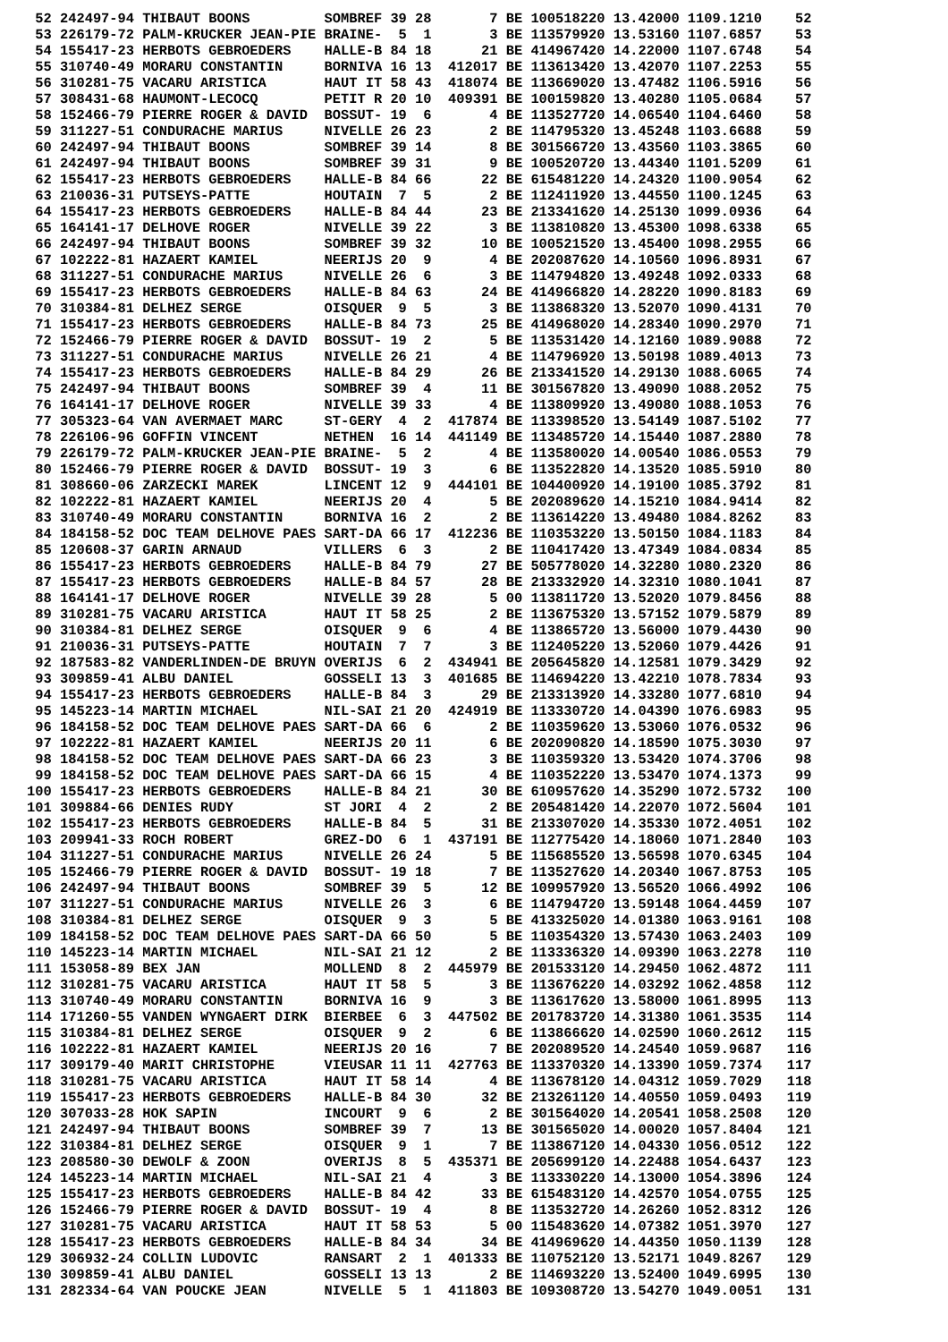52 242497-94 THIBAUT BOONS         SOMBREF 39 28       7 BE 100518220 13.42000 1109.1210    52
 53 226179-72 PALM-KRUCKER JEAN-PIE BRAINE-  5  1       3 BE 113579920 13.53160 1107.6857    53
 54 155417-23 HERBOTS GEBROEDERS    HALLE-B 84 18      21 BE 414967420 14.22000 1107.6748    54
 55 310740-49 MORARU CONSTANTIN     BORNIVA 16 13  412017 BE 113613420 13.42070 1107.2253    55
 56 310281-75 VACARU ARISTICA       HAUT IT 58 43  418074 BE 113669020 13.47482 1106.5916    56
 57 308431-68 HAUMONT-LECOCQ        PETIT R 20 10  409391 BE 100159820 13.40280 1105.0684    57
 58 152466-79 PIERRE ROGER & DAVID  BOSSUT- 19  6       4 BE 113527720 14.06540 1104.6460    58
 59 311227-51 CONDURACHE MARIUS     NIVELLE 26 23       2 BE 114795320 13.45248 1103.6688    59
 60 242497-94 THIBAUT BOONS         SOMBREF 39 14       8 BE 301566720 13.43560 1103.3865    60
 61 242497-94 THIBAUT BOONS         SOMBREF 39 31       9 BE 100520720 13.44340 1101.5209    61
 62 155417-23 HERBOTS GEBROEDERS    HALLE-B 84 66      22 BE 615481220 14.24320 1100.9054    62
 63 210036-31 PUTSEYS-PATTE         HOUTAIN  7  5       2 BE 112411920 13.44550 1100.1245    63
 64 155417-23 HERBOTS GEBROEDERS    HALLE-B 84 44      23 BE 213341620 14.25130 1099.0936    64
 65 164141-17 DELHOVE ROGER         NIVELLE 39 22       3 BE 113810820 13.45300 1098.6338    65
 66 242497-94 THIBAUT BOONS         SOMBREF 39 32      10 BE 100521520 13.45400 1098.2955    66
 67 102222-81 HAZAERT KAMIEL        NEERIJS 20  9       4 BE 202087620 14.10560 1096.8931    67
 68 311227-51 CONDURACHE MARIUS     NIVELLE 26  6       3 BE 114794820 13.49248 1092.0333    68
 69 155417-23 HERBOTS GEBROEDERS    HALLE-B 84 63      24 BE 414966820 14.28220 1090.8183    69
 70 310384-81 DELHEZ SERGE          OISQUER  9  5       3 BE 113868320 13.52070 1090.4131    70
 71 155417-23 HERBOTS GEBROEDERS    HALLE-B 84 73      25 BE 414968020 14.28340 1090.2970    71
 72 152466-79 PIERRE ROGER & DAVID  BOSSUT- 19  2       5 BE 113531420 14.12160 1089.9088    72
 73 311227-51 CONDURACHE MARIUS     NIVELLE 26 21       4 BE 114796920 13.50198 1089.4013    73
 74 155417-23 HERBOTS GEBROEDERS    HALLE-B 84 29      26 BE 213341520 14.29130 1088.6065    74
 75 242497-94 THIBAUT BOONS         SOMBREF 39  4      11 BE 301567820 13.49090 1088.2052    75
 76 164141-17 DELHOVE ROGER         NIVELLE 39 33       4 BE 113809920 13.49080 1088.1053    76
 77 305323-64 VAN AVERMAET MARC     ST-GERY  4  2  417874 BE 113398520 13.54149 1087.5102    77
 78 226106-96 GOFFIN VINCENT        NETHEN  16 14  441149 BE 113485720 14.15440 1087.2880    78
 79 226179-72 PALM-KRUCKER JEAN-PIE BRAINE-  5  2       4 BE 113580020 14.00540 1086.0553    79
 80 152466-79 PIERRE ROGER & DAVID  BOSSUT- 19  3       6 BE 113522820 14.13520 1085.5910    80
 81 308660-06 ZARZECKI MAREK        LINCENT 12  9  444101 BE 104400920 14.19100 1085.3792    81
 82 102222-81 HAZAERT KAMIEL        NEERIJS 20  4       5 BE 202089620 14.15210 1084.9414    82
 83 310740-49 MORARU CONSTANTIN     BORNIVA 16  2       2 BE 113614220 13.49480 1084.8262    83
 84 184158-52 DOC TEAM DELHOVE PAES SART-DA 66 17  412236 BE 110353220 13.50150 1084.1183    84
 85 120608-37 GARIN ARNAUD          VILLERS  6  3       2 BE 110417420 13.47349 1084.0834    85
 86 155417-23 HERBOTS GEBROEDERS    HALLE-B 84 79      27 BE 505778020 14.32280 1080.2320    86
 87 155417-23 HERBOTS GEBROEDERS    HALLE-B 84 57      28 BE 213332920 14.32310 1080.1041    87
 88 164141-17 DELHOVE ROGER         NIVELLE 39 28       5 00 113811720 13.52020 1079.8456    88
 89 310281-75 VACARU ARISTICA       HAUT IT 58 25       2 BE 113675320 13.57152 1079.5879    89
 90 310384-81 DELHEZ SERGE          OISQUER  9  6       4 BE 113865720 13.56000 1079.4430    90
 91 210036-31 PUTSEYS-PATTE         HOUTAIN  7  7       3 BE 112405220 13.52060 1079.4426    91
 92 187583-82 VANDERLINDEN-DE BRUYN OVERIJS  6  2  434941 BE 205645820 14.12581 1079.3429    92
 93 309859-41 ALBU DANIEL           GOSSELI 13  3  401685 BE 114694220 13.42210 1078.7834    93
 94 155417-23 HERBOTS GEBROEDERS    HALLE-B 84  3      29 BE 213313920 14.33280 1077.6810    94
 95 145223-14 MARTIN MICHAEL        NIL-SAI 21 20  424919 BE 113330720 14.04390 1076.6983    95
 96 184158-52 DOC TEAM DELHOVE PAES SART-DA 66  6       2 BE 110359620 13.53060 1076.0532    96
 97 102222-81 HAZAERT KAMIEL        NEERIJS 20 11       6 BE 202090820 14.18590 1075.3030    97
 98 184158-52 DOC TEAM DELHOVE PAES SART-DA 66 23       3 BE 110359320 13.53420 1074.3706    98
 99 184158-52 DOC TEAM DELHOVE PAES SART-DA 66 15       4 BE 110352220 13.53470 1074.1373    99
100 155417-23 HERBOTS GEBROEDERS    HALLE-B 84 21      30 BE 610957620 14.35290 1072.5732   100
101 309884-66 DENIES RUDY           ST JORI  4  2       2 BE 205481420 14.22070 1072.5604   101
102 155417-23 HERBOTS GEBROEDERS    HALLE-B 84  5      31 BE 213307020 14.35330 1072.4051   102
103 209941-33 ROCH ROBERT           GREZ-DO  6  1  437191 BE 112775420 14.18060 1071.2840   103
104 311227-51 CONDURACHE MARIUS     NIVELLE 26 24       5 BE 115685520 13.56598 1070.6345   104
105 152466-79 PIERRE ROGER & DAVID  BOSSUT- 19 18       7 BE 113527620 14.20340 1067.8753   105
106 242497-94 THIBAUT BOONS         SOMBREF 39  5      12 BE 109957920 13.56520 1066.4992   106
107 311227-51 CONDURACHE MARIUS     NIVELLE 26  3       6 BE 114794720 13.59148 1064.4459   107
108 310384-81 DELHEZ SERGE          OISQUER  9  3       5 BE 413325020 14.01380 1063.9161   108
109 184158-52 DOC TEAM DELHOVE PAES SART-DA 66 50       5 BE 110354320 13.57430 1063.2403   109
110 145223-14 MARTIN MICHAEL        NIL-SAI 21 12       2 BE 113336320 14.09390 1063.2278   110
111 153058-89 BEX JAN               MOLLEND  8  2  445979 BE 201533120 14.29450 1062.4872   111
112 310281-75 VACARU ARISTICA       HAUT IT 58  5       3 BE 113676220 14.03292 1062.4858   112
113 310740-49 MORARU CONSTANTIN     BORNIVA 16  9       3 BE 113617620 13.58000 1061.8995   113
114 171260-55 VANDEN WYNGAERT DIRK  BIERBEE  6  3  447502 BE 201783720 14.31380 1061.3535   114
115 310384-81 DELHEZ SERGE          OISQUER  9  2       6 BE 113866620 14.02590 1060.2612   115
116 102222-81 HAZAERT KAMIEL        NEERIJS 20 16       7 BE 202089520 14.24540 1059.9687   116
117 309179-40 MARIT CHRISTOPHE      VIEUSAR 11 11  427763 BE 113370320 14.13390 1059.7374   117
118 310281-75 VACARU ARISTICA       HAUT IT 58 14       4 BE 113678120 14.04312 1059.7029   118
119 155417-23 HERBOTS GEBROEDERS    HALLE-B 84 30      32 BE 213261120 14.40550 1059.0493   119
120 307033-28 HOK SAPIN             INCOURT  9  6       2 BE 301564020 14.20541 1058.2508   120
121 242497-94 THIBAUT BOONS         SOMBREF 39  7      13 BE 301565020 14.00020 1057.8404   121
122 310384-81 DELHEZ SERGE          OISQUER  9  1       7 BE 113867120 14.04330 1056.0512   122
123 208580-30 DEWOLF & ZOON         OVERIJS  8  5  435371 BE 205699120 14.22488 1054.6437   123
124 145223-14 MARTIN MICHAEL        NIL-SAI 21  4       3 BE 113330220 14.13000 1054.3896   124
125 155417-23 HERBOTS GEBROEDERS    HALLE-B 84 42      33 BE 615483120 14.42570 1054.0755   125
126 152466-79 PIERRE ROGER & DAVID  BOSSUT- 19  4       8 BE 113532720 14.26260 1052.8312   126
127 310281-75 VACARU ARISTICA       HAUT IT 58 53       5 00 115483620 14.07382 1051.3970   127
128 155417-23 HERBOTS GEBROEDERS    HALLE-B 84 34      34 BE 414969620 14.44350 1050.1139   128
129 306932-24 COLLIN LUDOVIC        RANSART  2  1  401333 BE 110752120 13.52171 1049.8267   129
130 309859-41 ALBU DANIEL           GOSSELI 13 13       2 BE 114693220 13.52400 1049.6995   130
131 282334-64 VAN POUCKE JEAN       NIVELLE  5  1  411803 BE 109308720 13.54270 1049.0051   131